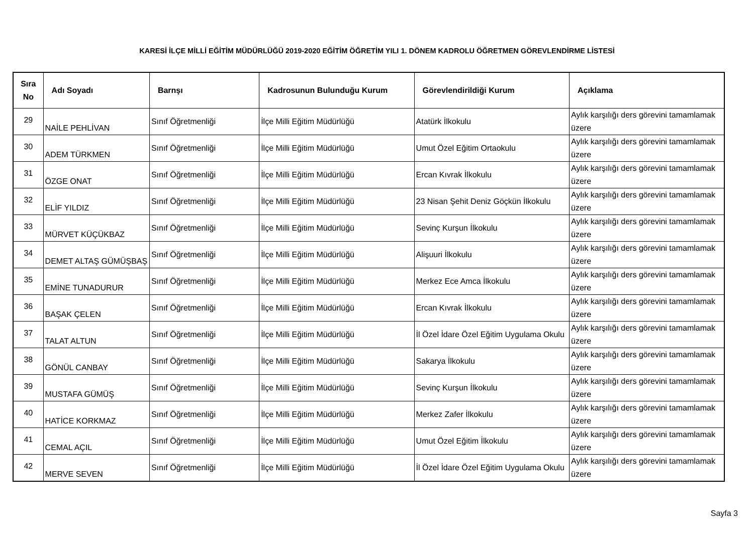KARESİ İLÇE MİLLİ EĞİTİM MÜDÜRLÜĞÜ 2019-2020 EĞİTİM ÖĞRETİM YILI 1. DÖNEM KADROLU ÖĞRETMEN GÖREVLENDİRME LİSTESİ
| Sıra No | Adı Soyadı | Barnşı | Kadrosunun Bulunduğu Kurum | Görevlendirildiği Kurum | Açıklama |
| --- | --- | --- | --- | --- | --- |
| 29 | NAİLE PEHLİVAN | Sınıf Öğretmenliği | İlçe Milli Eğitim Müdürlüğü | Atatürk İlkokulu | Aylık karşılığı ders görevini tamamlamak üzere |
| 30 | ADEM TÜRKMEN | Sınıf Öğretmenliği | İlçe Milli Eğitim Müdürlüğü | Umut Özel Eğitim Ortaokulu | Aylık karşılığı ders görevini tamamlamak üzere |
| 31 | ÖZGE ONAT | Sınıf Öğretmenliği | İlçe Milli Eğitim Müdürlüğü | Ercan Kıvrak İlkokulu | Aylık karşılığı ders görevini tamamlamak üzere |
| 32 | ELİF YILDIZ | Sınıf Öğretmenliği | İlçe Milli Eğitim Müdürlüğü | 23 Nisan Şehit Deniz Göçkün İlkokulu | Aylık karşılığı ders görevini tamamlamak üzere |
| 33 | MÜRVET KÜÇÜKBAZ | Sınıf Öğretmenliği | İlçe Milli Eğitim Müdürlüğü | Sevinç Kurşun İlkokulu | Aylık karşılığı ders görevini tamamlamak üzere |
| 34 | DEMET ALTAŞ GÜMÜŞBAŞ | Sınıf Öğretmenliği | İlçe Milli Eğitim Müdürlüğü | Alişuuri İlkokulu | Aylık karşılığı ders görevini tamamlamak üzere |
| 35 | EMİNE TUNADURUR | Sınıf Öğretmenliği | İlçe Milli Eğitim Müdürlüğü | Merkez Ece Amca İlkokulu | Aylık karşılığı ders görevini tamamlamak üzere |
| 36 | BAŞAK ÇELEN | Sınıf Öğretmenliği | İlçe Milli Eğitim Müdürlüğü | Ercan Kıvrak İlkokulu | Aylık karşılığı ders görevini tamamlamak üzere |
| 37 | TALAT ALTUN | Sınıf Öğretmenliği | İlçe Milli Eğitim Müdürlüğü | İl Özel İdare Özel Eğitim Uygulama Okulu | Aylık karşılığı ders görevini tamamlamak üzere |
| 38 | GÖNÜL CANBAY | Sınıf Öğretmenliği | İlçe Milli Eğitim Müdürlüğü | Sakarya İlkokulu | Aylık karşılığı ders görevini tamamlamak üzere |
| 39 | MUSTAFA GÜMÜŞ | Sınıf Öğretmenliği | İlçe Milli Eğitim Müdürlüğü | Sevinç Kurşun İlkokulu | Aylık karşılığı ders görevini tamamlamak üzere |
| 40 | HATİCE KORKMAZ | Sınıf Öğretmenliği | İlçe Milli Eğitim Müdürlüğü | Merkez Zafer İlkokulu | Aylık karşılığı ders görevini tamamlamak üzere |
| 41 | CEMAL AÇIL | Sınıf Öğretmenliği | İlçe Milli Eğitim Müdürlüğü | Umut Özel Eğitim İlkokulu | Aylık karşılığı ders görevini tamamlamak üzere |
| 42 | MERVE SEVEN | Sınıf Öğretmenliği | İlçe Milli Eğitim Müdürlüğü | İl Özel İdare Özel Eğitim Uygulama Okulu | Aylık karşılığı ders görevini tamamlamak üzere |
Sayfa 3